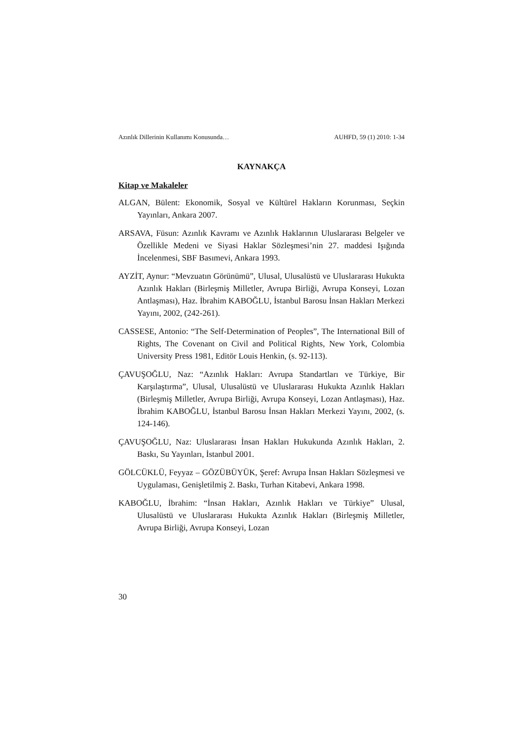Azınlık Dillerinin Kullanımı Konusunda… AUHFD, 59 (1) 2010: 1-34
KAYNAKÇA
Kitap ve Makaleler
ALGAN, Bülent: Ekonomik, Sosyal ve Kültürel Hakların Korunması, Seçkin Yayınları, Ankara 2007.
ARSAVA, Füsun: Azınlık Kavramı ve Azınlık Haklarının Uluslararası Belgeler ve Özellikle Medeni ve Siyasi Haklar Sözleşmesi’nin 27. maddesi Işığında İncelenmesi, SBF Basımevi, Ankara 1993.
AYZİT, Aynur: “Mevzuatın Görünümü”, Ulusal, Ulusalüstü ve Uluslararası Hukukta Azınlık Hakları (Birleşmiş Milletler, Avrupa Birliği, Avrupa Konseyi, Lozan Antlaşması), Haz. İbrahim KABOĞLU, İstanbul Barosu İnsan Hakları Merkezi Yayını, 2002, (242-261).
CASSESE, Antonio: “The Self-Determination of Peoples”, The International Bill of Rights, The Covenant on Civil and Political Rights, New York, Colombia University Press 1981, Editör Louis Henkin, (s. 92-113).
ÇAVUŞOĞLU, Naz: “Azınlık Hakları: Avrupa Standartları ve Türkiye, Bir Karşılaştırma”, Ulusal, Ulusalüstü ve Uluslararası Hukukta Azınlık Hakları (Birleşmiş Milletler, Avrupa Birliği, Avrupa Konseyi, Lozan Antlaşması), Haz. İbrahim KABOĞLU, İstanbul Barosu İnsan Hakları Merkezi Yayını, 2002, (s. 124-146).
ÇAVUŞOĞLU, Naz: Uluslararası İnsan Hakları Hukukunda Azınlık Hakları, 2. Baskı, Su Yayınları, İstanbul 2001.
GÖLCÜKLÜ, Feyyaz – GÖZÜBÜYÜK, Şeref: Avrupa İnsan Hakları Sözleşmesi ve Uygulaması, Genişletilmiş 2. Baskı, Turhan Kitabevi, Ankara 1998.
KABOĞLU, İbrahim: “İnsan Hakları, Azınlık Hakları ve Türkiye” Ulusal, Ulusalüstü ve Uluslararası Hukukta Azınlık Hakları (Birleşmiş Milletler, Avrupa Birliği, Avrupa Konseyi, Lozan
30